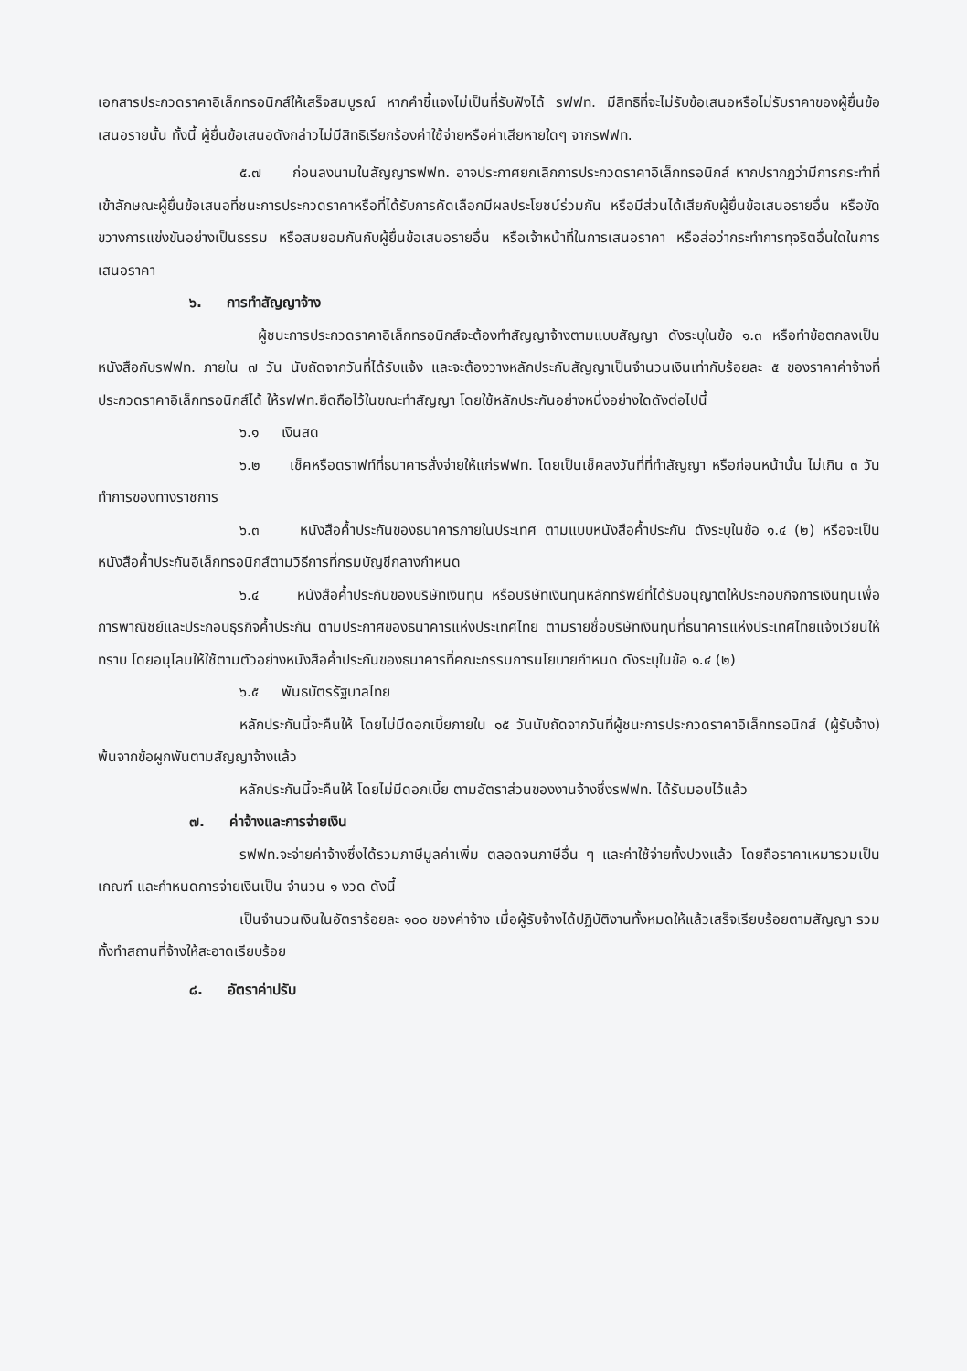เอกสารประกวดราคาอิเล็กทรอนิกส์ให้เสร็จสมบูรณ์ หากคำชี้แจงไม่เป็นที่รับฟังได้ รฟฟท. มีสิทธิที่จะไม่รับข้อเสนอหรือไม่รับราคาของผู้ยื่นข้อเสนอรายนั้น ทั้งนี้ ผู้ยื่นข้อเสนอดังกล่าวไม่มีสิทธิเรียกร้องค่าใช้จ่ายหรือค่าเสียหายใดๆ จากรฟฟท.
๕.๗ ก่อนลงนามในสัญญารฟฟท. อาจประกาศยกเลิกการประกวดราคาอิเล็กทรอนิกส์ หากปรากฏว่ามีการกระทำที่เข้าลักษณะผู้ยื่นข้อเสนอที่ชนะการประกวดราคาหรือที่ได้รับการคัดเลือกมีผลประโยชน์ร่วมกัน หรือมีส่วนได้เสียกับผู้ยื่นข้อเสนอรายอื่น หรือขัดขวางการแข่งขันอย่างเป็นธรรม หรือสมยอมกันกับผู้ยื่นข้อเสนอรายอื่น หรือเจ้าหน้าที่ในการเสนอราคา หรือส่อว่ากระทำการทุจริตอื่นใดในการเสนอราคา
๖. การทำสัญญาจ้าง
ผู้ชนะการประกวดราคาอิเล็กทรอนิกส์จะต้องทำสัญญาจ้างตามแบบสัญญา ดังระบุในข้อ ๑.๓ หรือทำข้อตกลงเป็นหนังสือกับรฟฟท. ภายใน ๗ วัน นับถัดจากวันที่ได้รับแจ้ง และจะต้องวางหลักประกันสัญญาเป็นจำนวนเงินเท่ากับร้อยละ ๕ ของราคาค่าจ้างที่ประกวดราคาอิเล็กทรอนิกส์ได้ ให้รฟฟท.ยึดถือไว้ในขณะทำสัญญา โดยใช้หลักประกันอย่างหนึ่งอย่างใดดังต่อไปนี้
๖.๑ เงินสด
๖.๒ เช็คหรือดราฟท์ที่ธนาคารสั่งจ่ายให้แก่รฟฟท. โดยเป็นเช็คลงวันที่ที่ทำสัญญา หรือก่อนหน้านั้น ไม่เกิน ๓ วัน ทำการของทางราชการ
๖.๓ หนังสือค้ำประกันของธนาคารภายในประเทศ ตามแบบหนังสือค้ำประกัน ดังระบุในข้อ ๑.๔ (๒) หรือจะเป็นหนังสือค้ำประกันอิเล็กทรอนิกส์ตามวิธีการที่กรมบัญชีกลางกำหนด
๖.๔ หนังสือค้ำประกันของบริษัทเงินทุน หรือบริษัทเงินทุนหลักทรัพย์ที่ได้รับอนุญาตให้ประกอบกิจการเงินทุนเพื่อการพาณิชย์และประกอบธุรกิจค้ำประกัน ตามประกาศของธนาคารแห่งประเทศไทย ตามรายชื่อบริษัทเงินทุนที่ธนาคารแห่งประเทศไทยแจ้งเวียนให้ทราบ โดยอนุโลมให้ใช้ตามตัวอย่างหนังสือค้ำประกันของธนาคารที่คณะกรรมการนโยบายกำหนด ดังระบุในข้อ ๑.๔ (๒)
๖.๕ พันธบัตรรัฐบาลไทย
หลักประกันนี้จะคืนให้ โดยไม่มีดอกเบี้ยภายใน ๑๕ วันนับถัดจากวันที่ผู้ชนะการประกวดราคาอิเล็กทรอนิกส์ (ผู้รับจ้าง) พ้นจากข้อผูกพันตามสัญญาจ้างแล้ว
หลักประกันนี้จะคืนให้ โดยไม่มีดอกเบี้ย ตามอัตราส่วนของงานจ้างซึ่งรฟฟท. ได้รับมอบไว้แล้ว
๗. ค่าจ้างและการจ่ายเงิน
รฟฟท.จะจ่ายค่าจ้างซึ่งได้รวมภาษีมูลค่าเพิ่ม ตลอดจนภาษีอื่น ๆ และค่าใช้จ่ายทั้งปวงแล้ว โดยถือราคาเหมารวมเป็นเกณฑ์ และกำหนดการจ่ายเงินเป็น จำนวน ๑ งวด ดังนี้
เป็นจำนวนเงินในอัตราร้อยละ ๑๐๐ ของค่าจ้าง เมื่อผู้รับจ้างได้ปฏิบัติงานทั้งหมดให้แล้วเสร็จเรียบร้อยตามสัญญา รวมทั้งทำสถานที่จ้างให้สะอาดเรียบร้อย
๘. อัตราค่าปรับ